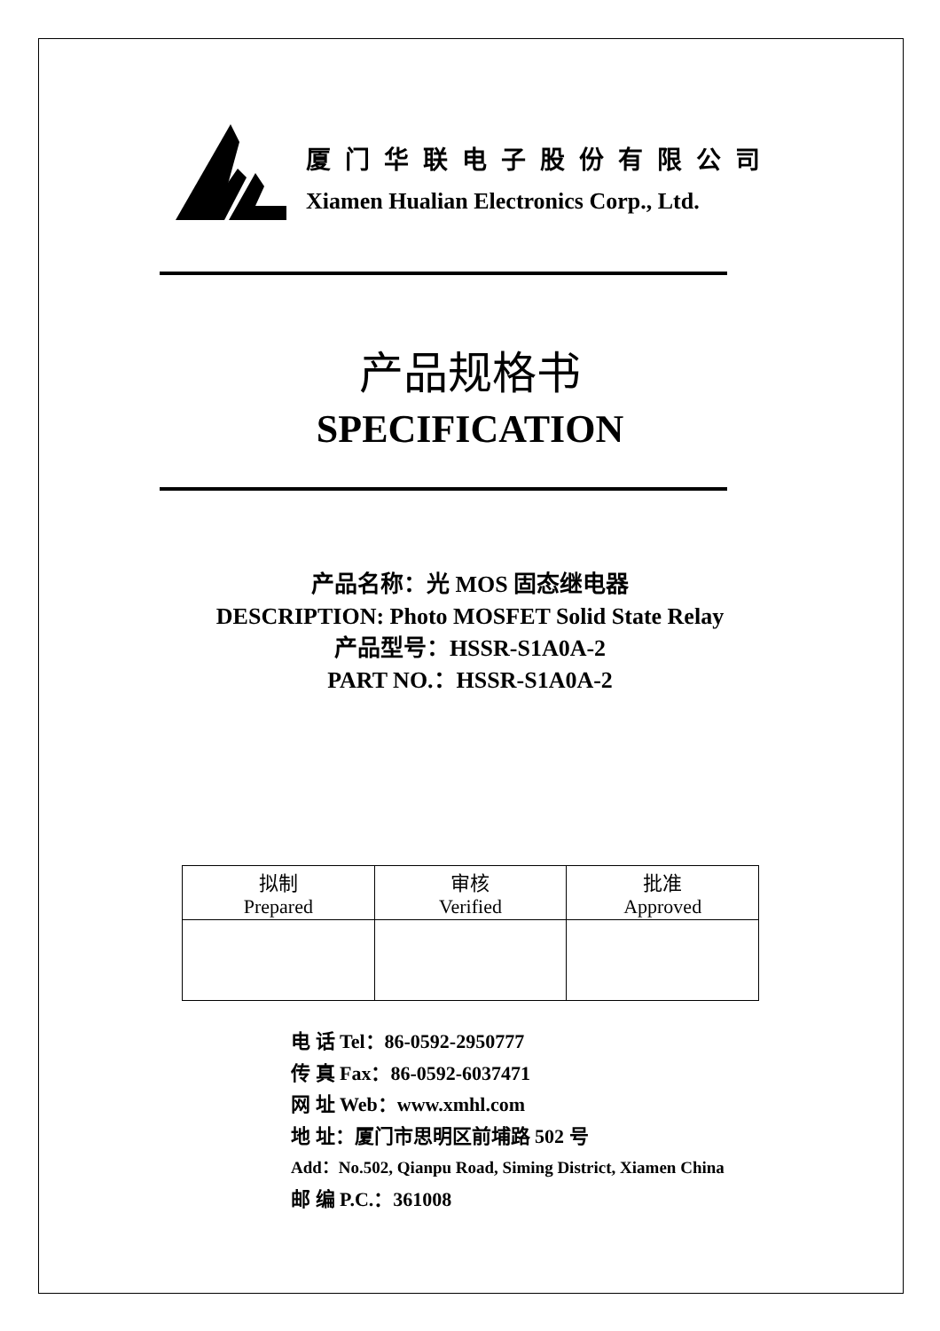厦门华联电子股份有限公司
Xiamen Hualian Electronics Corp., Ltd.
产品规格书
SPECIFICATION
产品名称：光 MOS 固态继电器
DESCRIPTION: Photo MOSFET Solid State Relay
产品型号：HSSR-S1A0A-2
PART NO.：HSSR-S1A0A-2
| 拟制 Prepared | 审核 Verified | 批准 Approved |
电 话 Tel：86-0592-2950777
传 真 Fax：86-0592-6037471
网 址 Web：www.xmhl.com
地 址：厦门市思明区前埔路 502 号
Add：No.502, Qianpu Road, Siming District, Xiamen China
邮 编 P.C.：361008